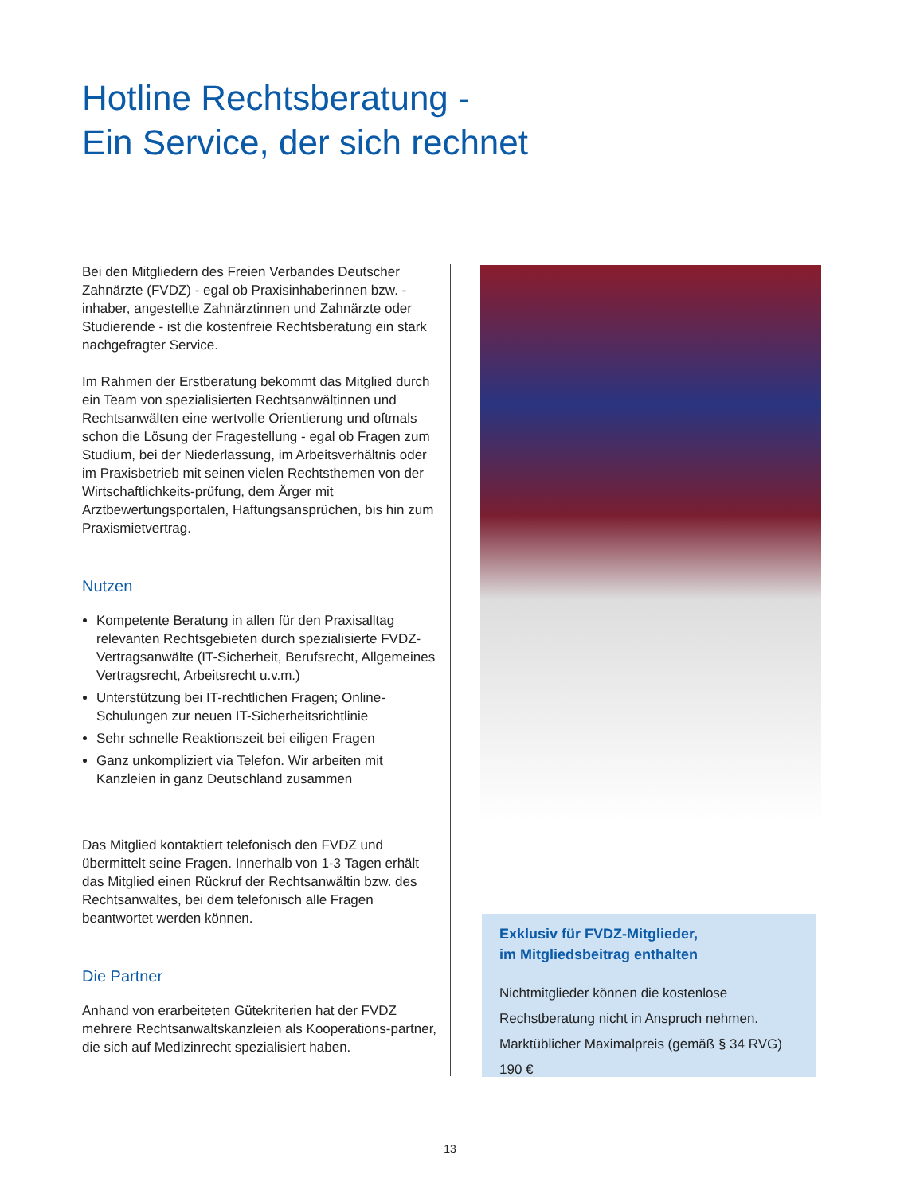Hotline Rechtsberatung -
Ein Service, der sich rechnet
Bei den Mitgliedern des Freien Verbandes Deutscher Zahnärzte (FVDZ) - egal ob Praxisinhaberinnen bzw. -inhaber, angestellte Zahnärztinnen und Zahnärzte oder Studierende - ist die kostenfreie Rechtsberatung ein stark nachgefragter Service.
Im Rahmen der Erstberatung bekommt das Mitglied durch ein Team von spezialisierten Rechtsanwältinnen und Rechtsanwälten eine wertvolle Orientierung und oftmals schon die Lösung der Fragestellung - egal ob Fragen zum Studium, bei der Niederlassung, im Arbeitsverhältnis oder im Praxisbetrieb mit seinen vielen Rechtsthemen von der Wirtschaftlichkeits-prüfung, dem Ärger mit Arztbewertungsportalen, Haftungsansprüchen, bis hin zum Praxismietvertrag.
Nutzen
Kompetente Beratung in allen für den Praxisalltag relevanten Rechtsgebieten durch spezialisierte FVDZ-Vertragsanwälte (IT-Sicherheit, Berufsrecht, Allgemeines Vertragsrecht, Arbeitsrecht u.v.m.)
Unterstützung bei IT-rechtlichen Fragen; Online-Schulungen zur neuen IT-Sicherheitsrichtlinie
Sehr schnelle Reaktionszeit bei eiligen Fragen
Ganz unkompliziert via Telefon. Wir arbeiten mit Kanzleien in ganz Deutschland zusammen
Das Mitglied kontaktiert telefonisch den FVDZ und übermittelt seine Fragen. Innerhalb von 1-3 Tagen erhält das Mitglied einen Rückruf der Rechtsanwältin bzw. des Rechtsanwaltes, bei dem telefonisch alle Fragen beantwortet werden können.
Die Partner
Anhand von erarbeiteten Gütekriterien hat der FVDZ mehrere Rechtsanwaltskanzleien als Kooperations-partner, die sich auf Medizinrecht spezialisiert haben.
Exklusiv für FVDZ-Mitglieder,
im Mitgliedsbeitrag enthalten
Nichtmitglieder können die kostenlose Rechstberatung nicht in Anspruch nehmen.
Marktüblicher Maximalpreis (gemäß § 34 RVG)
190 €
13